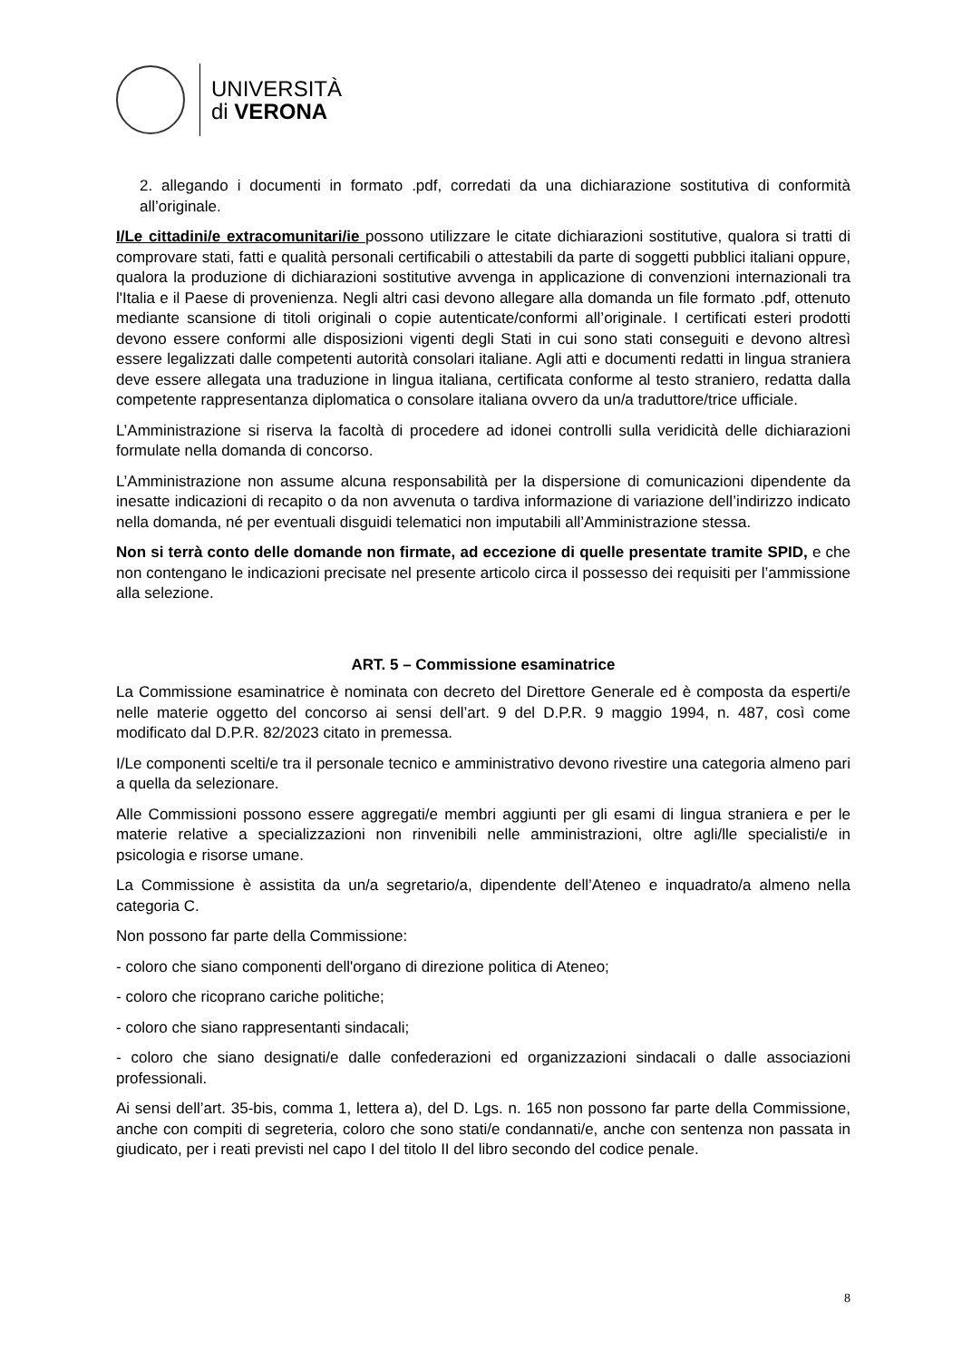UNIVERSITÀ
di VERONA
2. allegando i documenti in formato .pdf, corredati da una dichiarazione sostitutiva di conformità all’originale.
I/Le cittadini/e extracomunitari/ie possono utilizzare le citate dichiarazioni sostitutive, qualora si tratti di comprovare stati, fatti e qualità personali certificabili o attestabili da parte di soggetti pubblici italiani oppure, qualora la produzione di dichiarazioni sostitutive avvenga in applicazione di convenzioni internazionali tra l'Italia e il Paese di provenienza. Negli altri casi devono allegare alla domanda un file formato .pdf, ottenuto mediante scansione di titoli originali o copie autenticate/conformi all’originale. I certificati esteri prodotti devono essere conformi alle disposizioni vigenti degli Stati in cui sono stati conseguiti e devono altresì essere legalizzati dalle competenti autorità consolari italiane. Agli atti e documenti redatti in lingua straniera deve essere allegata una traduzione in lingua italiana, certificata conforme al testo straniero, redatta dalla competente rappresentanza diplomatica o consolare italiana ovvero da un/a traduttore/trice ufficiale.
L’Amministrazione si riserva la facoltà di procedere ad idonei controlli sulla veridicità delle dichiarazioni formulate nella domanda di concorso.
L’Amministrazione non assume alcuna responsabilità per la dispersione di comunicazioni dipendente da inesatte indicazioni di recapito o da non avvenuta o tardiva informazione di variazione dell’indirizzo indicato nella domanda, né per eventuali disguidi telematici non imputabili all’Amministrazione stessa.
Non si terrà conto delle domande non firmate, ad eccezione di quelle presentate tramite SPID, e che non contengano le indicazioni precisate nel presente articolo circa il possesso dei requisiti per l’ammissione alla selezione.
ART. 5 – Commissione esaminatrice
La Commissione esaminatrice è nominata con decreto del Direttore Generale ed è composta da esperti/e nelle materie oggetto del concorso ai sensi dell’art. 9 del D.P.R. 9 maggio 1994, n. 487, così come modificato dal D.P.R. 82/2023 citato in premessa.
I/Le componenti scelti/e tra il personale tecnico e amministrativo devono rivestire una categoria almeno pari a quella da selezionare.
Alle Commissioni possono essere aggregati/e membri aggiunti per gli esami di lingua straniera e per le materie relative a specializzazioni non rinvenibili nelle amministrazioni, oltre agli/lle specialisti/e in psicologia e risorse umane.
La Commissione è assistita da un/a segretario/a, dipendente dell’Ateneo e inquadrato/a almeno nella categoria C.
Non possono far parte della Commissione:
- coloro che siano componenti dell'organo di direzione politica di Ateneo;
- coloro che ricoprano cariche politiche;
- coloro che siano rappresentanti sindacali;
- coloro che siano designati/e dalle confederazioni ed organizzazioni sindacali o dalle associazioni professionali.
Ai sensi dell’art. 35-bis, comma 1, lettera a), del D. Lgs. n. 165 non possono far parte della Commissione, anche con compiti di segreteria, coloro che sono stati/e condannati/e, anche con sentenza non passata in giudicato, per i reati previsti nel capo I del titolo II del libro secondo del codice penale.
8